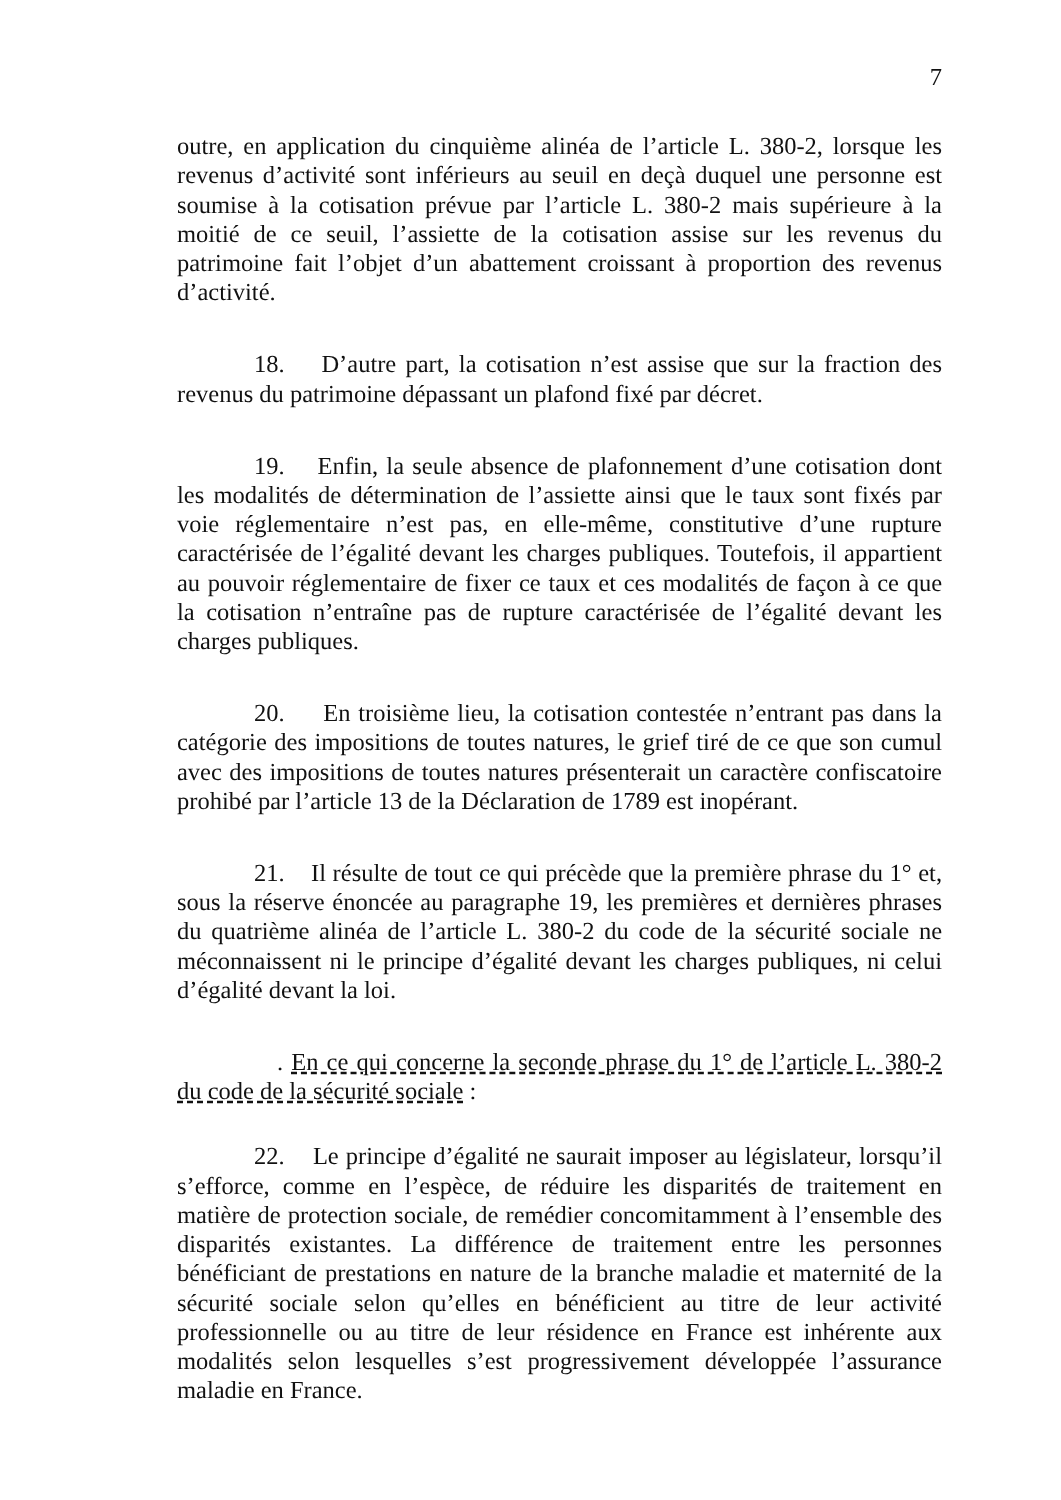7
outre, en application du cinquième alinéa de l’article L. 380-2, lorsque les revenus d’activité sont inférieurs au seuil en deçà duquel une personne est soumise à la cotisation prévue par l’article L. 380-2 mais supérieure à la moitié de ce seuil, l’assiette de la cotisation assise sur les revenus du patrimoine fait l’objet d’un abattement croissant à proportion des revenus d’activité.
18. D’autre part, la cotisation n’est assise que sur la fraction des revenus du patrimoine dépassant un plafond fixé par décret.
19. Enfin, la seule absence de plafonnement d’une cotisation dont les modalités de détermination de l’assiette ainsi que le taux sont fixés par voie réglementaire n’est pas, en elle-même, constitutive d’une rupture caractérisée de l’égalité devant les charges publiques. Toutefois, il appartient au pouvoir réglementaire de fixer ce taux et ces modalités de façon à ce que la cotisation n’entraîne pas de rupture caractérisée de l’égalité devant les charges publiques.
20. En troisième lieu, la cotisation contestée n’entrant pas dans la catégorie des impositions de toutes natures, le grief tiré de ce que son cumul avec des impositions de toutes natures présenterait un caractère confiscatoire prohibé par l’article 13 de la Déclaration de 1789 est inopérant.
21. Il résulte de tout ce qui précède que la première phrase du 1° et, sous la réserve énoncée au paragraphe 19, les premières et dernières phrases du quatrième alinéa de l’article L. 380-2 du code de la sécurité sociale ne méconnaissent ni le principe d’égalité devant les charges publiques, ni celui d’égalité devant la loi.
. En ce qui concerne la seconde phrase du 1° de l’article L. 380-2 du code de la sécurité sociale :
22. Le principe d’égalité ne saurait imposer au législateur, lorsqu’il s’efforce, comme en l’espèce, de réduire les disparités de traitement en matière de protection sociale, de remédier concomitamment à l’ensemble des disparités existantes. La différence de traitement entre les personnes bénéficiant de prestations en nature de la branche maladie et maternité de la sécurité sociale selon qu’elles en bénéficient au titre de leur activité professionnelle ou au titre de leur résidence en France est inhérente aux modalités selon lesquelles s’est progressivement développée l’assurance maladie en France.